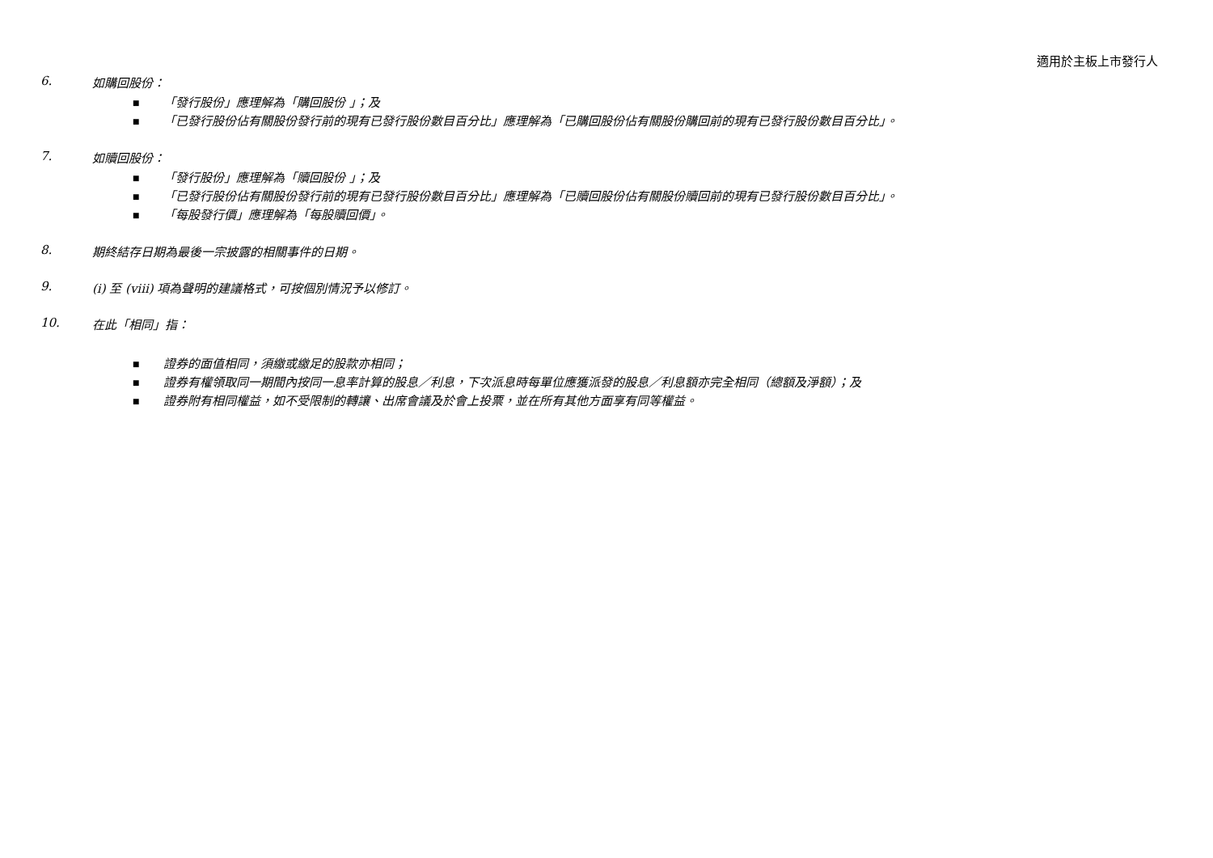適用於主板上市發行人
6. 如購回股份：
■ 「發行股份」應理解為「購回股份 」；及
■ 「已發行股份佔有關股份發行前的現有已發行股份數目百分比」應理解為「已購回股份佔有關股份購回前的現有已發行股份數目百分比」。
7. 如贖回股份：
■ 「發行股份」應理解為「贖回股份 」；及
■ 「已發行股份佔有關股份發行前的現有已發行股份數目百分比」應理解為「已贖回股份佔有關股份贖回前的現有已發行股份數目百分比」。
■ 「每股發行價」應理解為「每股贖回價」。
8. 期終結存日期為最後一宗披露的相關事件的日期。
9. (i) 至 (viii) 項為聲明的建議格式，可按個別情況予以修訂。
10. 在此「相同」指：
■ 證券的面值相同，須繳或繳足的股款亦相同；
■ 證券有權領取同一期間內按同一息率計算的股息／利息，下次派息時每單位應獲派發的股息／利息額亦完全相同（總額及淨額）；及
■ 證券附有相同權益，如不受限制的轉讓、出席會議及於會上投票，並在所有其他方面享有同等權益。